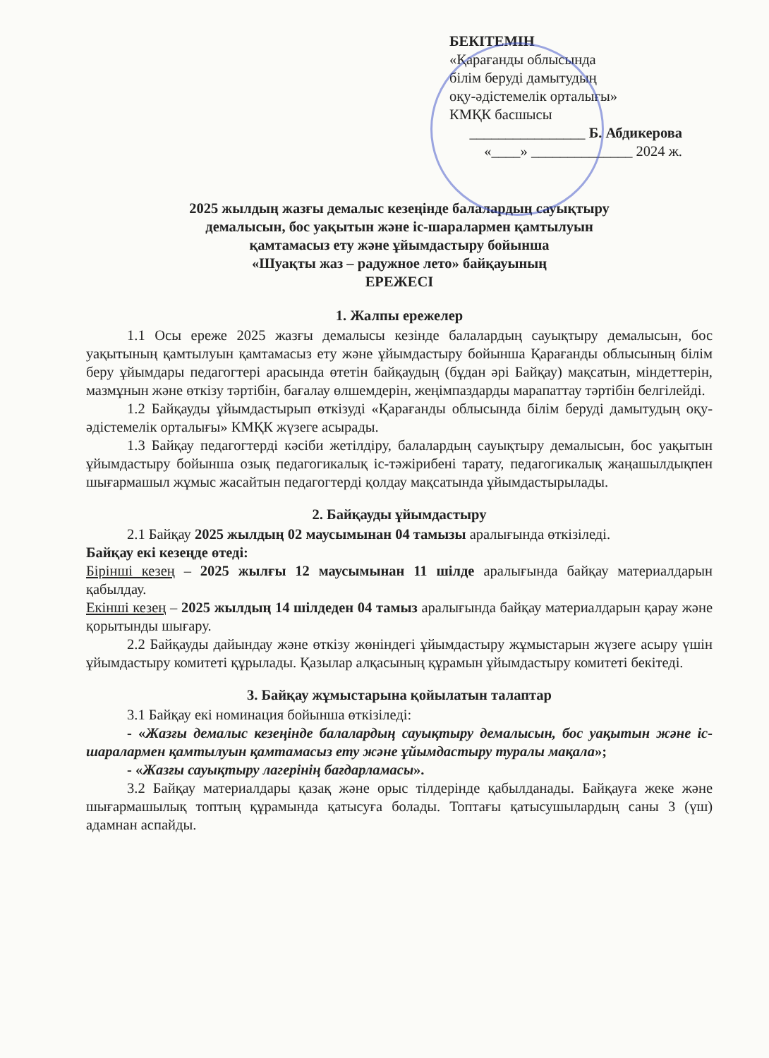БЕКІТЕМІН
«Қарағанды облысында
білім беруді дамытудың
оқу-әдістемелік орталығы»
КМҚК басшысы
________________ Б. Абдикерова
«____» ______________ 2024 ж.
2025 жылдың жазғы демалыс кезеңінде балалардың сауықтыру
демалысын, бос уақытын және іс-шаралармен қамтылуын
қамтамасыз ету және ұйымдастыру бойынша
«Шуақты жаз – радужное лето» байқауының
ЕРЕЖЕСІ
1. Жалпы ережелер
1.1 Осы ереже 2025 жазғы демалысы кезінде балалардың сауықтыру демалысын, бос уақытының қамтылуын қамтамасыз ету және ұйымдастыру бойынша Қарағанды облысының білім беру ұйымдары педагогтері арасында өтетін байқаудың (бұдан әрі Байқау) мақсатын, міндеттерін, мазмұнын және өткізу тәртібін, бағалау өлшемдерін, жеңімпаздарды марапаттау тәртібін белгілейді.
1.2 Байқауды ұйымдастырып өткізуді «Қарағанды облысында білім беруді дамытудың оқу-әдістемелік орталығы» КМҚК жүзеге асырады.
1.3 Байқау педагогтерді кәсіби жетілдіру, балалардың сауықтыру демалысын, бос уақытын ұйымдастыру бойынша озық педагогикалық іс-тәжірибені тарату, педагогикалық жаңашылдықпен шығармашыл жұмыс жасайтын педагогтерді қолдау мақсатында ұйымдастырылады.
2. Байқауды ұйымдастыру
2.1 Байқау 2025 жылдың 02 маусымынан 04 тамызы аралығында өткізіледі.
Байқау екі кезеңде өтеді:
Бірінші кезең – 2025 жылғы 12 маусымынан 11 шілде аралығында байқау материалдарын қабылдау.
Екінші кезең – 2025 жылдың 14 шілдеден 04 тамыз аралығында байқау материалдарын қарау және қорытынды шығару.
2.2 Байқауды дайындау және өткізу жөніндегі ұйымдастыру жұмыстарын жүзеге асыру үшін ұйымдастыру комитеті құрылады. Қазылар алқасының құрамын ұйымдастыру комитеті бекітеді.
3. Байқау жұмыстарына қойылатын талаптар
3.1 Байқау екі номинация бойынша өткізіледі:
- «Жазғы демалыс кезеңінде балалардың сауықтыру демалысын, бос уақытын және іс-шаралармен қамтылуын қамтамасыз ету және ұйымдастыру туралы мақала»;
- «Жазғы сауықтыру лагерінің бағдарламасы».
3.2 Байқау материалдары қазақ және орыс тілдерінде қабылданады. Байқауға жеке және шығармашылық топтың құрамында қатысуға болады. Топтағы қатысушылардың саны 3 (үш) адамнан аспайды.